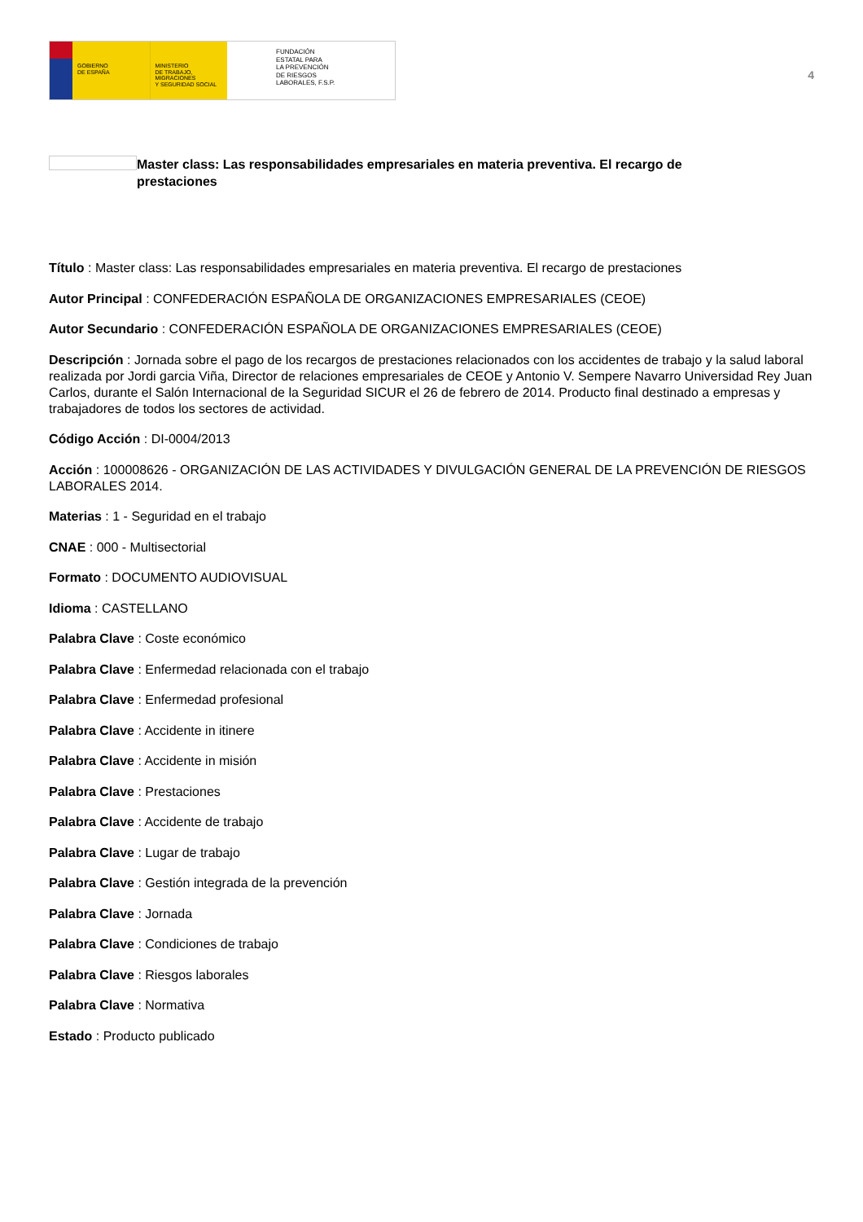GOBIERNO
DE ESPAÑA
MINISTERIO
DE TRABAJO, MIGRACIONES
Y SEGURIDAD SOCIAL
FUNDACIÓN
ESTATAL PARA
LA PREVENCIÓN
DE RIESGOS
LABORALES, F.S.P.
4
Master class: Las responsabilidades empresariales en materia preventiva. El recargo de prestaciones
Título : Master class: Las responsabilidades empresariales en materia preventiva. El recargo de prestaciones
Autor Principal : CONFEDERACIÓN ESPAÑOLA DE ORGANIZACIONES EMPRESARIALES (CEOE)
Autor Secundario : CONFEDERACIÓN ESPAÑOLA DE ORGANIZACIONES EMPRESARIALES (CEOE)
Descripción : Jornada sobre el pago de los recargos de prestaciones relacionados con los accidentes de trabajo y la salud laboral realizada por Jordi garcia Viña, Director de relaciones empresariales de CEOE y Antonio V. Sempere Navarro Universidad Rey Juan Carlos, durante el Salón Internacional de la Seguridad SICUR el 26 de febrero de 2014. Producto final destinado a empresas y trabajadores de todos los sectores de actividad.
Código Acción : DI-0004/2013
Acción : 100008626 - ORGANIZACIÓN DE LAS ACTIVIDADES Y DIVULGACIÓN GENERAL DE LA PREVENCIÓN DE RIESGOS LABORALES 2014.
Materias : 1 - Seguridad en el trabajo
CNAE : 000 - Multisectorial
Formato : DOCUMENTO AUDIOVISUAL
Idioma : CASTELLANO
Palabra Clave : Coste económico
Palabra Clave : Enfermedad relacionada con el trabajo
Palabra Clave : Enfermedad profesional
Palabra Clave : Accidente in itinere
Palabra Clave : Accidente in misión
Palabra Clave : Prestaciones
Palabra Clave : Accidente de trabajo
Palabra Clave : Lugar de trabajo
Palabra Clave : Gestión integrada de la prevención
Palabra Clave : Jornada
Palabra Clave : Condiciones de trabajo
Palabra Clave : Riesgos laborales
Palabra Clave : Normativa
Estado : Producto publicado